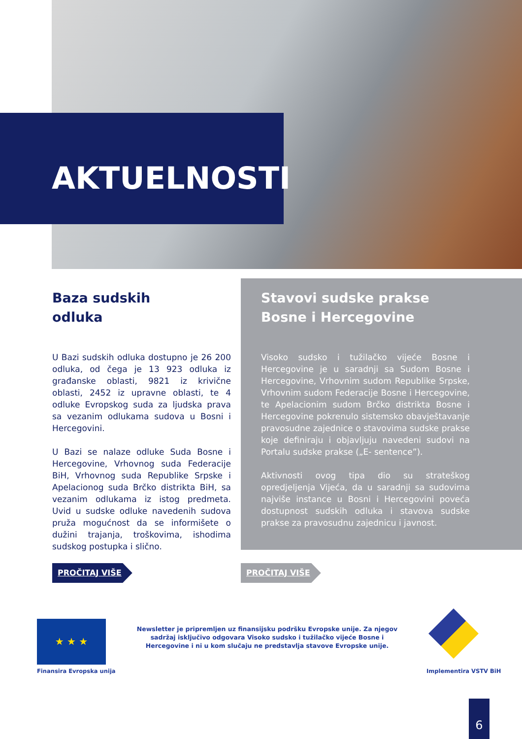AKTUELNOSTI
Baza sudskih
odluka
U Bazi sudskih odluka dostupno je 26 200 odluka, od čega je 13 923 odluka iz građanske oblasti, 9821 iz krivične oblasti, 2452 iz upravne oblasti, te 4 odluke Evropskog suda za ljudska prava sa vezanim odlukama sudova u Bosni i Hercegovini.
U Bazi se nalaze odluke Suda Bosne i Hercegovine, Vrhovnog suda Federacije BiH, Vrhovnog suda Republike Srpske i Apelacionog suda Brčko distrikta BiH, sa vezanim odlukama iz istog predmeta. Uvid u sudske odluke navedenih sudova pruža mogućnost da se informišete o dužini trajanja, troškovima, ishodima sudskog postupka i slično.
Stavovi sudske prakse Bosne i Hercegovine
Visoko sudsko i tužilačko vijeće Bosne i Hercegovine je u saradnji sa Sudom Bosne i Hercegovine, Vrhovnim sudom Republike Srpske, Vrhovnim sudom Federacije Bosne i Hercegovine, te Apelacionim sudom Brčko distrikta Bosne i Hercegovine pokrenulo sistemsko obavještavanje pravosudne zajednice o stavovima sudske prakse koje definiraju i objavljuju navedeni sudovi na Portalu sudske prakse („E- sentence”).
Aktivnosti ovog tipa dio su strateškog opredjeljenja Vijeća, da u saradnji sa sudovima najviše instance u Bosni i Hercegovini poveća dostupnost sudskih odluka i stavova sudske prakse za pravosudnu zajednicu i javnost.
PROČITAJ VIŠE PROČITAJ VIŠE
★ ★ ★
Finansira Evropska unija
Newsletter je pripremljen uz finansijsku podršku Evropske unije. Za njegov sadržaj isključivo odgovara Visoko sudsko i tužilačko vijeće Bosne i Hercegovine i ni u kom slučaju ne predstavlja stavove Evropske unije.
Implementira VSTV BiH
6